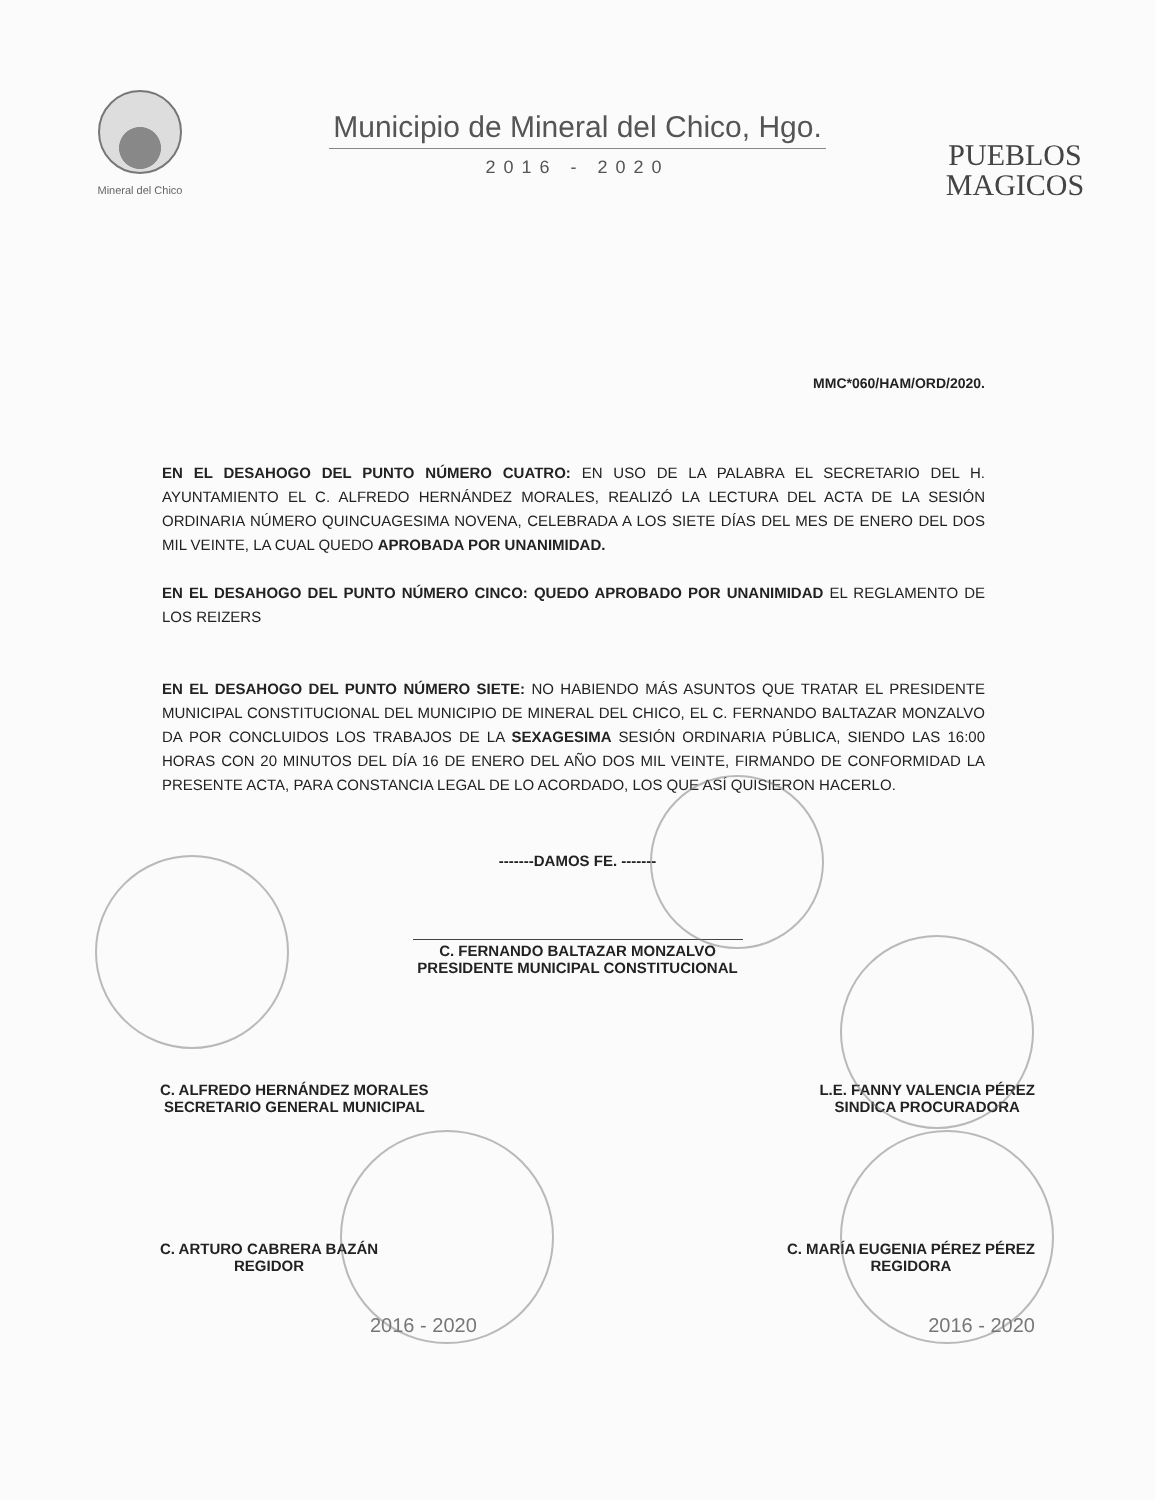Mineral del Chico
Municipio de Mineral del Chico, Hgo.
2016 - 2020
PUEBLOS
MAGICOS
MMC*060/HAM/ORD/2020.
EN EL DESAHOGO DEL PUNTO NÚMERO CUATRO: EN USO DE LA PALABRA EL SECRETARIO DEL H. AYUNTAMIENTO EL C. ALFREDO HERNÁNDEZ MORALES, REALIZÓ LA LECTURA DEL ACTA DE LA SESIÓN ORDINARIA NÚMERO QUINCUAGESIMA NOVENA, CELEBRADA A LOS SIETE DÍAS DEL MES DE ENERO DEL DOS MIL VEINTE, LA CUAL QUEDO APROBADA POR UNANIMIDAD.
EN EL DESAHOGO DEL PUNTO NÚMERO CINCO: QUEDO APROBADO POR UNANIMIDAD EL REGLAMENTO DE LOS REIZERS
EN EL DESAHOGO DEL PUNTO NÚMERO SIETE: NO HABIENDO MÁS ASUNTOS QUE TRATAR EL PRESIDENTE MUNICIPAL CONSTITUCIONAL DEL MUNICIPIO DE MINERAL DEL CHICO, EL C. FERNANDO BALTAZAR MONZALVO DA POR CONCLUIDOS LOS TRABAJOS DE LA SEXAGESIMA SESIÓN ORDINARIA PÚBLICA, SIENDO LAS 16:00 HORAS CON 20 MINUTOS DEL DÍA 16 DE ENERO DEL AÑO DOS MIL VEINTE, FIRMANDO DE CONFORMIDAD LA PRESENTE ACTA, PARA CONSTANCIA LEGAL DE LO ACORDADO, LOS QUE ASÍ QUISIERON HACERLO.
-------DAMOS FE. -------
C. FERNANDO BALTAZAR MONZALVO
PRESIDENTE MUNICIPAL CONSTITUCIONAL
C. ALFREDO HERNÁNDEZ MORALES
SECRETARIO GENERAL MUNICIPAL
L.E. FANNY VALENCIA PÉREZ
SINDICA PROCURADORA
C. ARTURO CABRERA BAZÁN
REGIDOR
C. MARÍA EUGENIA PÉREZ PÉREZ
REGIDORA
2016 - 2020 2016 - 2020